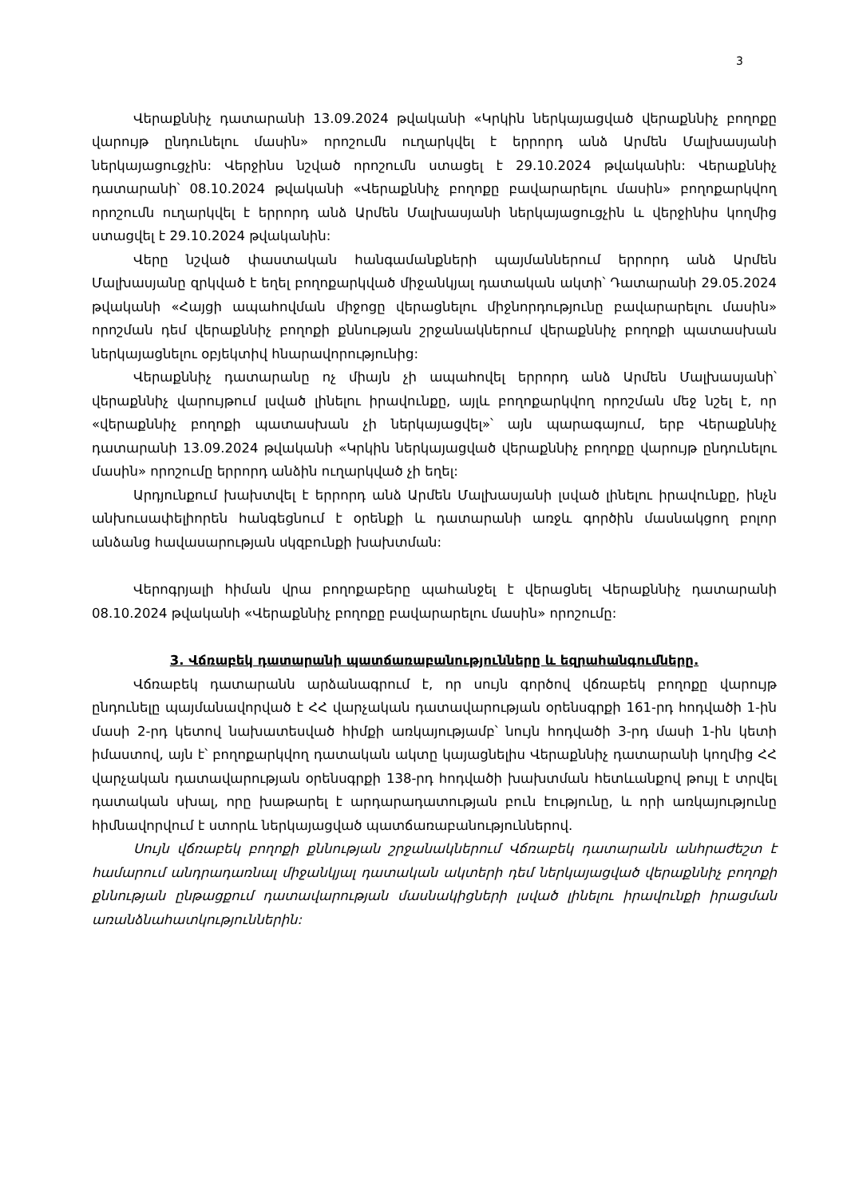3
Վերաքննիչ դատարանի 13.09.2024 թվականի «Կրկին ներկայացված վերաքննիչ բողոքը վարույթ ընդունելու մասին» որոշումն ուղարկվել է երրորդ անձ Արմեն Մալխասյանի ներկայացուցչին: Վերջինս նշված որոշումն ստացել է 29.10.2024 թվականին: Վերաքննիչ դատարանի՝ 08.10.2024 թվականի «Վերաքննիչ բողոքը բավարարելու մասին» բողոքարկվող որոշումն ուղարկվել է երրորդ անձ Արմեն Մալխասյանի ներկայացուցչին և վերջինիս կողմից ստացվել է 29.10.2024 թվականին:
Վերը նշված փաստական հանգամանքների պայմաններում երրորդ անձ Արմեն Մալխասյանը զրկված է եղել բողոքարկված միջանկյալ դատական ակտի՝ Դատարանի 29.05.2024 թվականի «Հայցի ապահովման միջոցը վերացնելու միջնորդությունը բավարարելու մասին» որոշման դեմ վերաքննիչ բողոքի քննության շրջանակներում վերաքննիչ բողոքի պատասխան ներկայացնելու օբյեկտիվ հնարավորությունից:
Վերաքննիչ դատարանը ոչ միայն չի ապահովել երրորդ անձ Արմեն Մալխասյանի՝ վերաքննիչ վարույթում լսված լինելու իրավունքը, այլև բողոքարկվող որոշման մեջ նշել է, որ «վերաքննիչ բողոքի պատասխան չի ներկայացվել»՝ այն պարագայում, երբ Վերաքննիչ դատարանի 13.09.2024 թվականի «Կրկին ներկայացված վերաքննիչ բողոքը վարույթ ընդունելու մասին» որոշումը երրորդ անձին ուղարկված չի եղել:
Արդյունքում խախտվել է երրորդ անձ Արմեն Մալխասյանի լսված լինելու իրավունքը, ինչն անխուսափելիորեն հանգեցնում է օրենքի և դատարանի առջև գործին մասնակցող բոլոր անձանց հավասարության սկզբունքի խախտման:
Վերոգրյալի հիման վրա բողոքաբերը պահանջել է վերացնել Վերաքննիչ դատարանի 08.10.2024 թվականի «Վերաքննիչ բողոքը բավարարելու մասին» որոշումը:
3. Վճռաբեկ դատարանի պատճառաբանությունները և եզրահանգումները.
Վճռաբեկ դատարանն արձանագրում է, որ սույն գործով վճռաբեկ բողոքը վարույթ ընդունելը պայմանավորված է ՀՀ վարչական դատավարության օրենսգրքի 161-րդ հոդվածի 1-ին մասի 2-րդ կետով նախատեսված հիմքի առկայությամբ՝ նույն հոդվածի 3-րդ մասի 1-ին կետի իմաստով, այն է՝ բողոքարկվող դատական ակտը կայացնելիս Վերաքննիչ դատարանի կողմից ՀՀ վարչական դատավարության օրենսգրքի 138-րդ հոդվածի խախտման հետևանքով թույլ է տրվել դատական սխալ, որը խաթարել է արդարադատության բուն էությունը, և որի առկայությունը հիմնավորվում է ստորև ներկայացված պատճառաբանություններով.
Սույն վճռաբեկ բողոքի քննության շրջանակներում Վճռաբեկ դատարանն անհրաժեշտ է համարում անդրադառնալ միջանկյալ դատական ակտերի դեմ ներկայացված վերաքննիչ բողոքի քննության ընթացքում դատավարության մասնակիցների լսված լինելու իրավունքի իրացման առանձնահատկություններին: